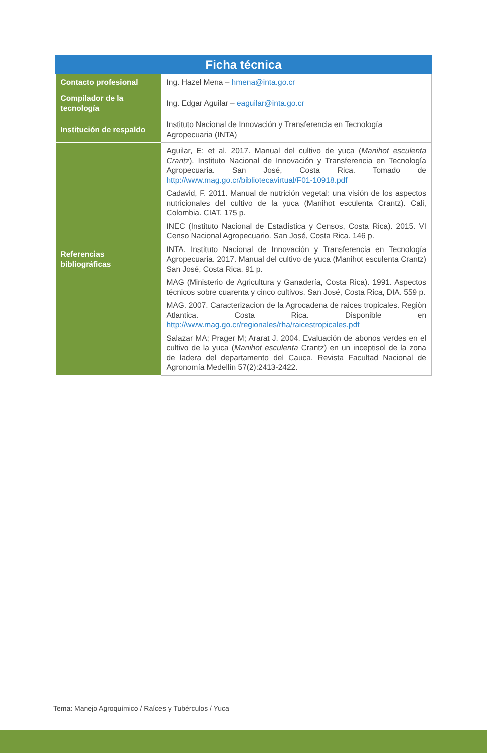| Ficha técnica | |
| --- | --- |
| Contacto profesional | Ing. Hazel Mena – hmena@inta.go.cr |
| Compilador de la tecnología | Ing. Edgar Aguilar – eaguilar@inta.go.cr |
| Institución de respaldo | Instituto Nacional de Innovación y Transferencia en Tecnología Agropecuaria (INTA) |
| Referencias bibliográficas | Aguilar, E; et al. 2017. Manual del cultivo de yuca ( Manihot esculenta Crantz ). Instituto Nacional de Innovación y Transferencia en Tecnología Agropecuaria. San José, Costa Rica. Tomado de http://www.mag.go.cr/bibliotecavirtual/F01-10918.pdf Cadavid, F. 2011. Manual de nutrición vegetal: una visión de los aspectos nutricionales del cultivo de la yuca (Manihot esculenta Crantz). Cali, Colombia. CIAT. 175 p. INEC (Instituto Nacional de Estadística y Censos, Costa Rica). 2015. VI Censo Nacional Agropecuario. San José, Costa Rica. 146 p. INTA. Instituto Nacional de Innovación y Transferencia en Tecnología Agropecuaria. 2017. Manual del cultivo de yuca (Manihot esculenta Crantz) San José, Costa Rica. 91 p. MAG (Ministerio de Agricultura y Ganadería, Costa Rica). 1991. Aspectos técnicos sobre cuarenta y cinco cultivos. San José, Costa Rica, DIA. 559 p. MAG. 2007. Caracterizacion de la Agrocadena de raices tropicales. Regiòn Atlantica. Costa Rica. Disponible en http://www.mag.go.cr/regionales/rha/raicestropicales.pdf Salazar MA; Prager M; Ararat J. 2004. Evaluación de abonos verdes en el cultivo de la yuca ( Manihot esculenta Crantz) en un inceptisol de la zona de ladera del departamento del Cauca. Revista Facultad Nacional de Agronomía Medellín 57(2):2413-2422. |
Tema: Manejo Agroquímico / Raíces y Tubérculos / Yuca